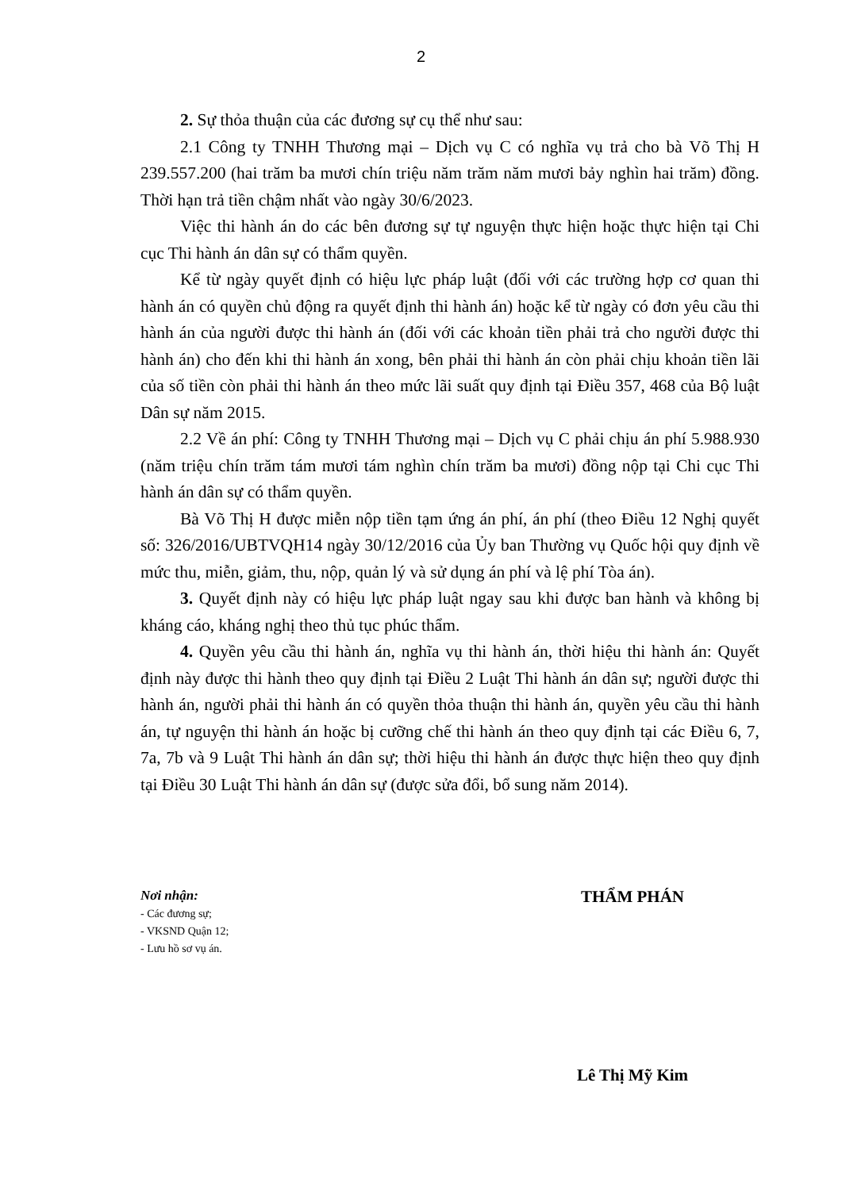2
2. Sự thỏa thuận của các đương sự cụ thể như sau:
2.1 Công ty TNHH Thương mại – Dịch vụ C có nghĩa vụ trả cho bà Võ Thị H 239.557.200 (hai trăm ba mươi chín triệu năm trăm năm mươi bảy nghìn hai trăm) đồng. Thời hạn trả tiền chậm nhất vào ngày 30/6/2023.
Việc thi hành án do các bên đương sự tự nguyện thực hiện hoặc thực hiện tại Chi cục Thi hành án dân sự có thẩm quyền.
Kể từ ngày quyết định có hiệu lực pháp luật (đối với các trường hợp cơ quan thi hành án có quyền chủ động ra quyết định thi hành án) hoặc kể từ ngày có đơn yêu cầu thi hành án của người được thi hành án (đối với các khoản tiền phải trả cho người được thi hành án) cho đến khi thi hành án xong, bên phải thi hành án còn phải chịu khoản tiền lãi của số tiền còn phải thi hành án theo mức lãi suất quy định tại Điều 357, 468 của Bộ luật Dân sự năm 2015.
2.2 Về án phí: Công ty TNHH Thương mại – Dịch vụ C phải chịu án phí 5.988.930 (năm triệu chín trăm tám mươi tám nghìn chín trăm ba mươi) đồng nộp tại Chi cục Thi hành án dân sự có thẩm quyền.
Bà Võ Thị H được miễn nộp tiền tạm ứng án phí, án phí (theo Điều 12 Nghị quyết số: 326/2016/UBTVQH14 ngày 30/12/2016 của Ủy ban Thường vụ Quốc hội quy định về mức thu, miễn, giảm, thu, nộp, quản lý và sử dụng án phí và lệ phí Tòa án).
3. Quyết định này có hiệu lực pháp luật ngay sau khi được ban hành và không bị kháng cáo, kháng nghị theo thủ tục phúc thẩm.
4. Quyền yêu cầu thi hành án, nghĩa vụ thi hành án, thời hiệu thi hành án: Quyết định này được thi hành theo quy định tại Điều 2 Luật Thi hành án dân sự; người được thi hành án, người phải thi hành án có quyền thỏa thuận thi hành án, quyền yêu cầu thi hành án, tự nguyện thi hành án hoặc bị cưỡng chế thi hành án theo quy định tại các Điều 6, 7, 7a, 7b và 9 Luật Thi hành án dân sự; thời hiệu thi hành án được thực hiện theo quy định tại Điều 30 Luật Thi hành án dân sự (được sửa đổi, bổ sung năm 2014).
Nơi nhận:
- Các đương sự;
- VKSND Quận 12;
- Lưu hồ sơ vụ án.
THẨM PHÁN
Lê Thị Mỹ Kim